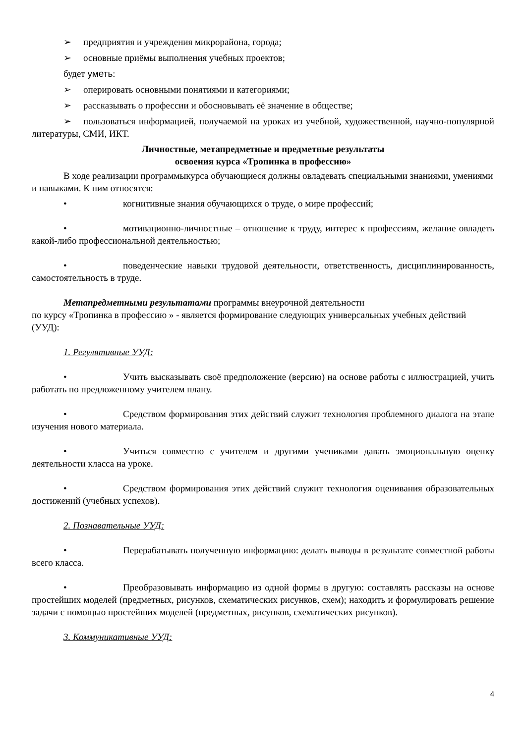➢ предприятия и учреждения микрорайона, города;
➢ основные приёмы выполнения учебных проектов;
будет уметь:
➢ оперировать основными понятиями и категориями;
➢ рассказывать о профессии и обосновывать её значение в обществе;
➢ пользоваться информацией, получаемой на уроках из учебной, художественной, научно-популярной литературы, СМИ, ИКТ.
Личностные, метапредметные и предметные результаты
освоения курса «Тропинка в профессию»
В ходе реализации программыкурса обучающиеся должны овладевать специальными знаниями, умениями и навыками. К ним относятся:
• когнитивные знания обучающихся о труде, о мире профессий;
• мотивационно-личностные – отношение к труду, интерес к профессиям, желание овладеть какой-либо профессиональной деятельностью;
• поведенческие навыки трудовой деятельности, ответственность, дисциплинированность, самостоятельность в труде.
Метапредметными результатами программы внеурочной деятельности
по курсу «Тропинка в профессию » - является формирование следующих универсальных учебных действий (УУД):
1. Регулятивные УУД:
• Учить высказывать своё предположение (версию) на основе работы с иллюстрацией, учить работать по предложенному учителем плану.
• Средством формирования этих действий служит технология проблемного диалога на этапе изучения нового материала.
• Учиться совместно с учителем и другими учениками давать эмоциональную оценку деятельности класса на уроке.
• Средством формирования этих действий служит технология оценивания образовательных достижений (учебных успехов).
2. Познавательные УУД:
• Перерабатывать полученную информацию: делать выводы в результате совместной работы всего класса.
• Преобразовывать информацию из одной формы в другую: составлять рассказы на основе простейших моделей (предметных, рисунков, схематических рисунков, схем); находить и формулировать решение задачи с помощью простейших моделей (предметных, рисунков, схематических рисунков).
3. Коммуникативные УУД:
4